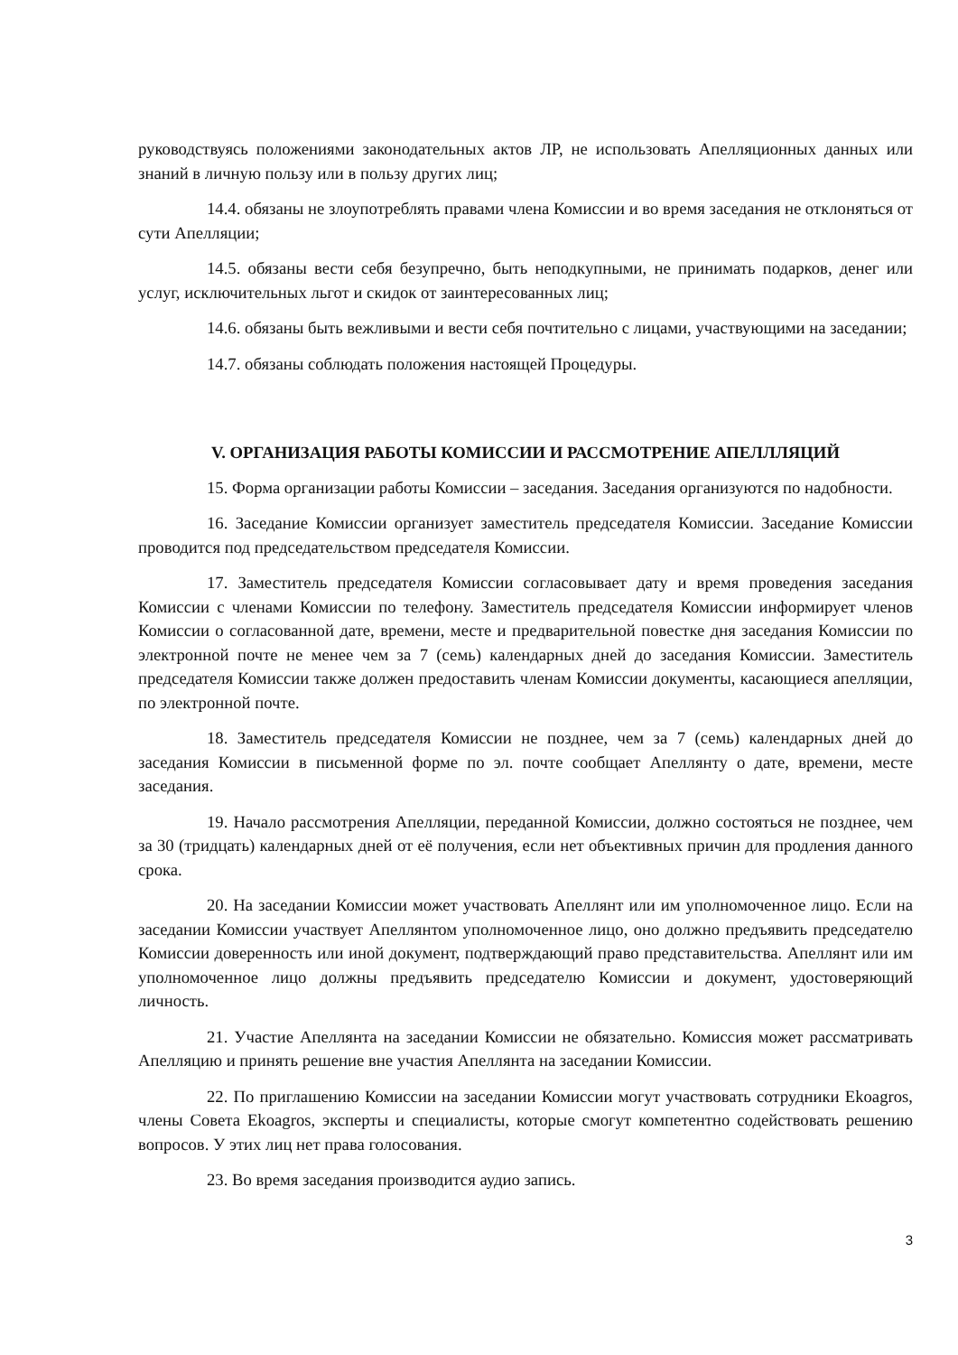руководствуясь положениями законодательных актов ЛР, не использовать Апелляционных данных или знаний в личную пользу или в пользу других лиц;
14.4. обязаны не злоупотреблять правами члена Комиссии и во время заседания не отклоняться от сути Апелляции;
14.5. обязаны вести себя безупречно, быть неподкупными, не принимать подарков, денег или услуг, исключительных льгот и скидок от заинтересованных лиц;
14.6. обязаны быть вежливыми и вести себя почтительно с лицами, участвующими на заседании;
14.7. обязаны соблюдать положения настоящей Процедуры.
V. ОРГАНИЗАЦИЯ РАБОТЫ КОМИССИИ И РАССМОТРЕНИЕ АПЕЛЛЛЯЦИЙ
15. Форма организации работы Комиссии – заседания. Заседания организуются по надобности.
16. Заседание Комиссии организует заместитель председателя Комиссии. Заседание Комиссии проводится под председательством председателя Комиссии.
17. Заместитель председателя Комиссии согласовывает дату и время проведения заседания Комиссии с членами Комиссии по телефону. Заместитель председателя Комиссии информирует членов Комиссии о согласованной дате, времени, месте и предварительной повестке дня заседания Комиссии по электронной почте не менее чем за 7 (семь) календарных дней до заседания Комиссии. Заместитель председателя Комиссии также должен предоставить членам Комиссии документы, касающиеся апелляции, по электронной почте.
18. Заместитель председателя Комиссии не позднее, чем за 7 (семь) календарных дней до заседания Комиссии в письменной форме по эл. почте сообщает Апеллянту о дате, времени, месте заседания.
19. Начало рассмотрения Апелляции, переданной Комиссии, должно состояться не позднее, чем за 30 (тридцать) календарных дней от её получения, если нет объективных причин для продления данного срока.
20. На заседании Комиссии может участвовать Апеллянт или им уполномоченное лицо. Если на заседании Комиссии участвует Апеллянтом уполномоченное лицо, оно должно предъявить председателю Комиссии доверенность или иной документ, подтверждающий право представительства. Апеллянт или им уполномоченное лицо должны предъявить председателю Комиссии и документ, удостоверяющий личность.
21. Участие Апеллянта на заседании Комиссии не обязательно. Комиссия может рассматривать Апелляцию и принять решение вне участия Апеллянта на заседании Комиссии.
22. По приглашению Комиссии на заседании Комиссии могут участвовать сотрудники Ekoagros, члены Совета Ekoagros, эксперты и специалисты, которые смогут компетентно содействовать решению вопросов. У этих лиц нет права голосования.
23. Во время заседания производится аудио запись.
3